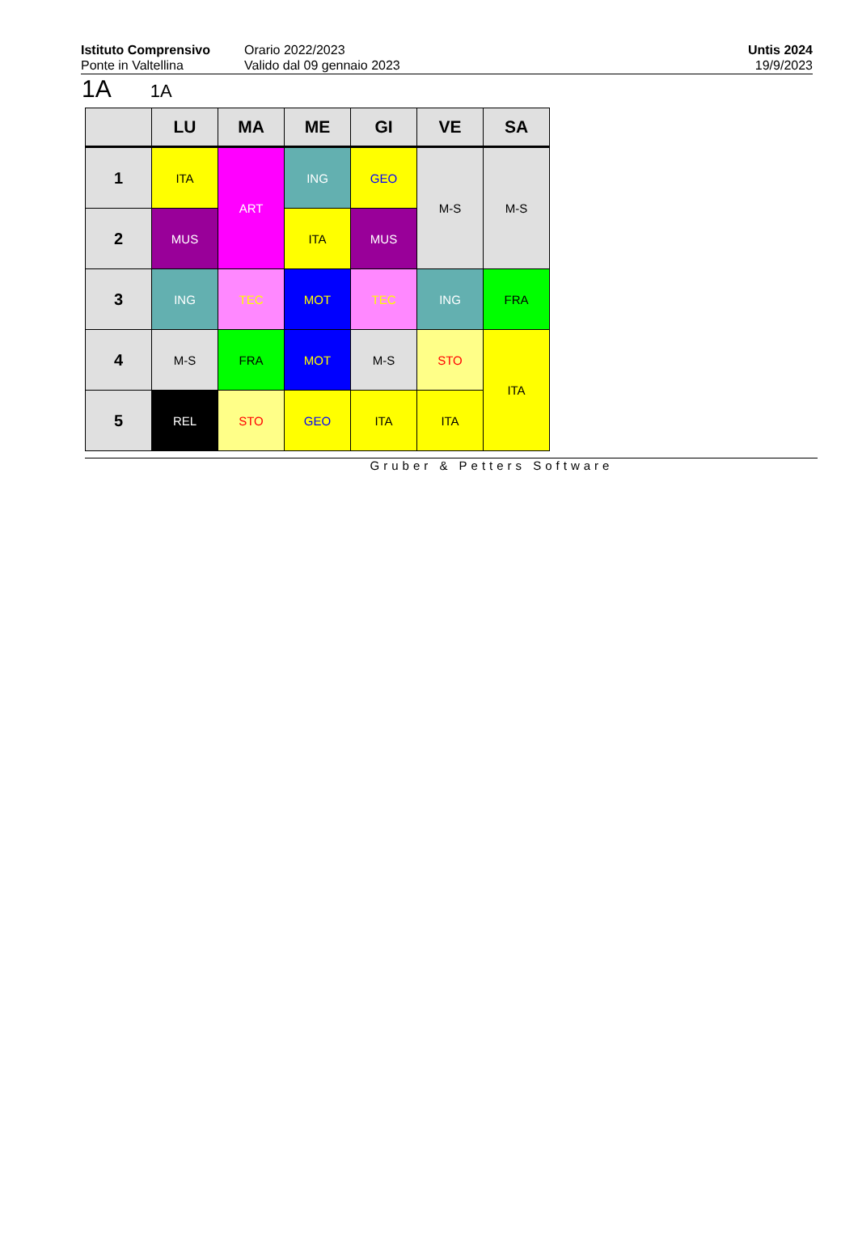Istituto Comprensivo
Ponte in Valtellina
Orario 2022/2023
Valido dal 09 gennaio 2023
Untis 2024
19/9/2023
1A 1A
| | LU | MA | ME | GI | VE | SA |
| --- | --- | --- | --- | --- | --- | --- |
| 1 | ITA | ART | ING | GEO | M-S | M-S |
| 2 | MUS | | ITA | MUS | | |
| 3 | ING | TEC | MOT | TEC | ING | FRA |
| 4 | M-S | FRA | MOT | M-S | STO | ITA |
| 5 | REL | STO | GEO | ITA | ITA | |
Gruber & Petters Software